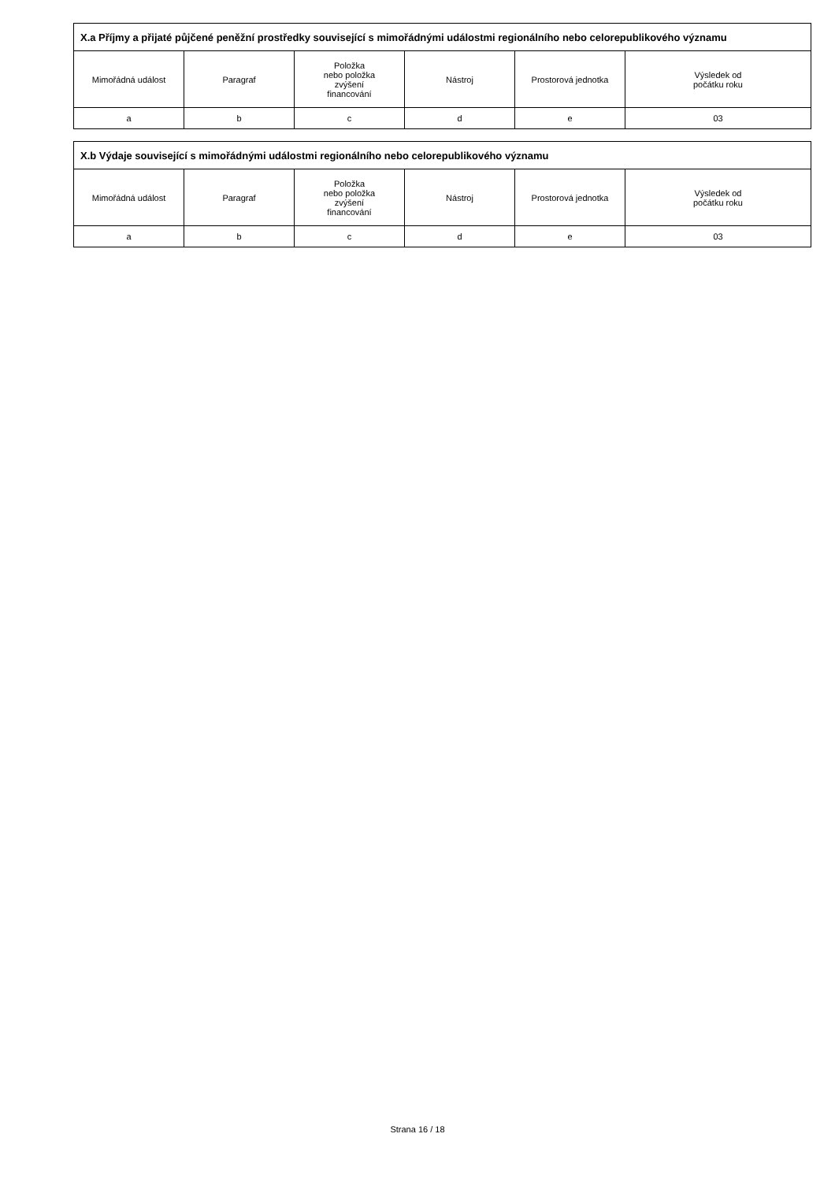| X.a Příjmy a přijaté půjčené peněžní prostředky související s mimořádnými událostmi regionálního nebo celorepublikového významu | | | | | |
| --- | --- | --- | --- | --- | --- |
| Mimořádná událost | Paragraf | Položka nebo položka zvýšení financování | Nástroj | Prostorová jednotka | Výsledek od počátku roku |
| a | b | c | d | e | 03 |
| X.b Výdaje související s mimořádnými událostmi regionálního nebo celorepublikového významu | | | | | |
| --- | --- | --- | --- | --- | --- |
| Mimořádná událost | Paragraf | Položka nebo položka zvýšení financování | Nástroj | Prostorová jednotka | Výsledek od počátku roku |
| a | b | c | d | e | 03 |
Strana 16 / 18